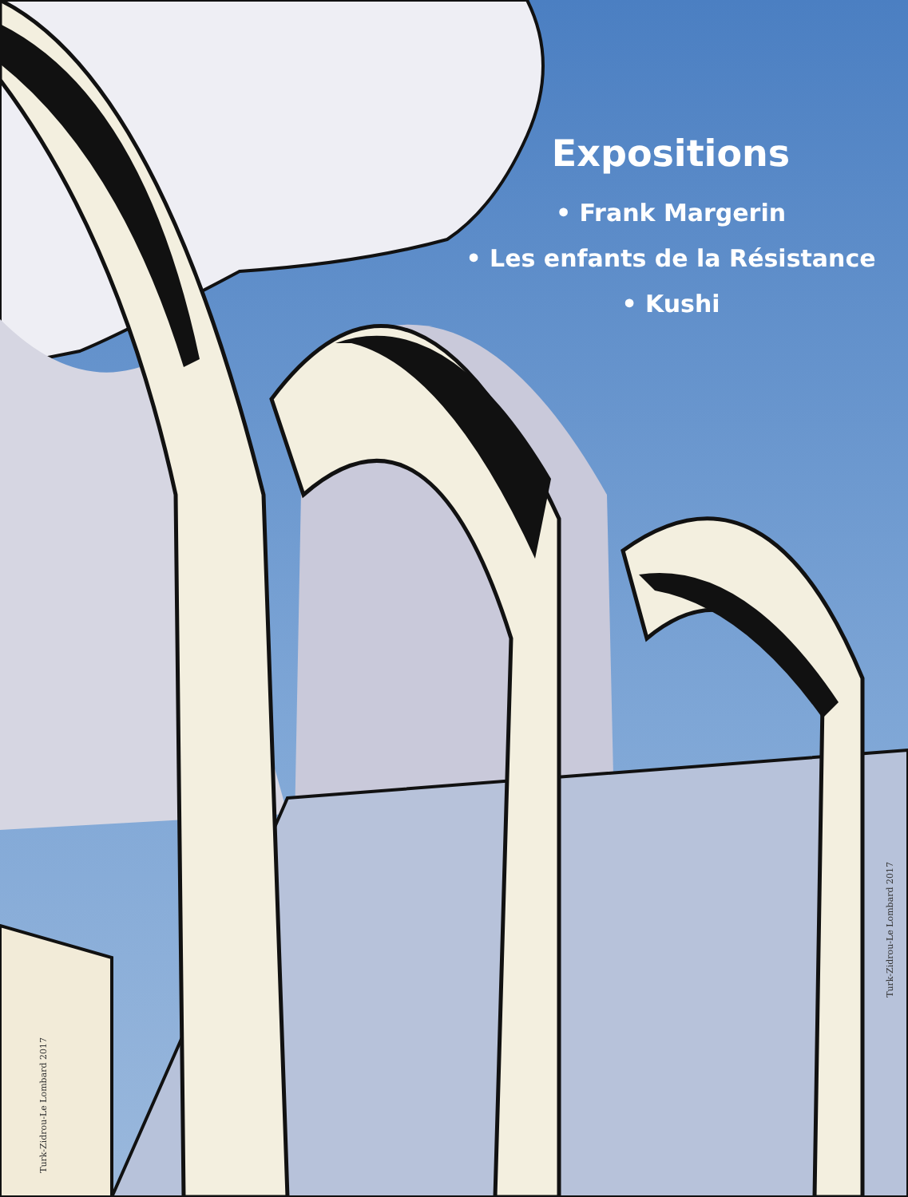Expositions
• Frank Margerin
• Les enfants de la Résistance
• Kushi
Turk-Zidrou-Le Lombard 2017
Turk-Zidrou-Le Lombard 2017